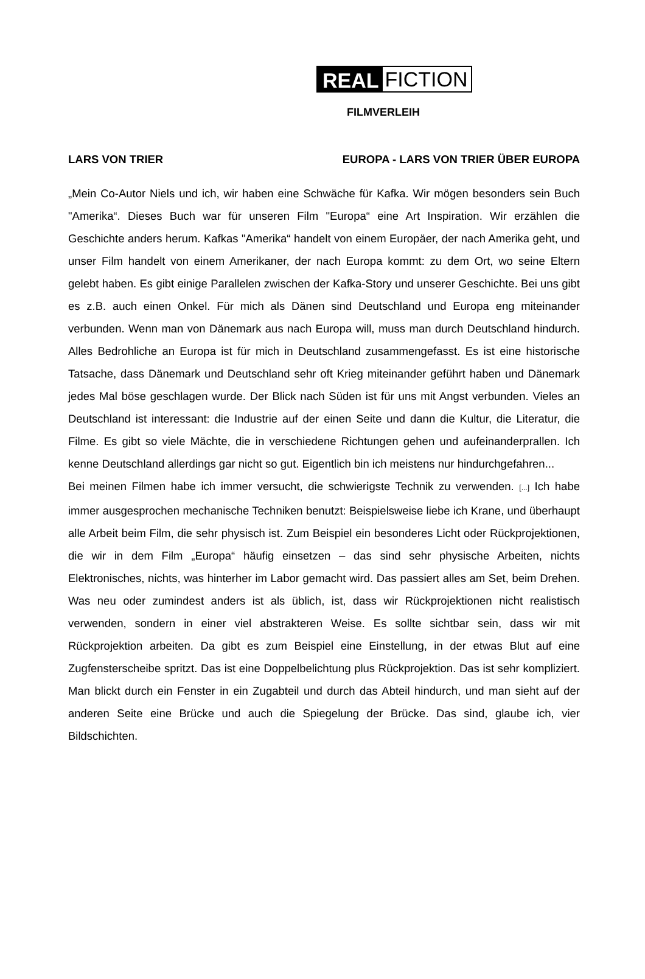REAL FICTION
FILMVERLEIH
LARS VON TRIER EUROPA - LARS VON TRIER ÜBER EUROPA
„Mein Co-Autor Niels und ich, wir haben eine Schwäche für Kafka. Wir mögen besonders sein Buch "Amerika“. Dieses Buch war für unseren Film "Europa“ eine Art Inspiration. Wir erzählen die Geschichte anders herum. Kafkas "Amerika“ handelt von einem Europäer, der nach Amerika geht, und unser Film handelt von einem Amerikaner, der nach Europa kommt: zu dem Ort, wo seine Eltern gelebt haben. Es gibt einige Parallelen zwischen der Kafka-Story und unserer Geschichte. Bei uns gibt es z.B. auch einen Onkel. Für mich als Dänen sind Deutschland und Europa eng miteinander verbunden. Wenn man von Dänemark aus nach Europa will, muss man durch Deutschland hindurch. Alles Bedrohliche an Europa ist für mich in Deutschland zusammengefasst. Es ist eine historische Tatsache, dass Dänemark und Deutschland sehr oft Krieg miteinander geführt haben und Dänemark jedes Mal böse geschlagen wurde. Der Blick nach Süden ist für uns mit Angst verbunden. Vieles an Deutschland ist interessant: die Industrie auf der einen Seite und dann die Kultur, die Literatur, die Filme. Es gibt so viele Mächte, die in verschiedene Richtungen gehen und aufeinanderprallen. Ich kenne Deutschland allerdings gar nicht so gut. Eigentlich bin ich meistens nur hindurchgefahren...
Bei meinen Filmen habe ich immer versucht, die schwierigste Technik zu verwenden. [...] Ich habe immer ausgesprochen mechanische Techniken benutzt: Beispielsweise liebe ich Krane, und überhaupt alle Arbeit beim Film, die sehr physisch ist. Zum Beispiel ein besonderes Licht oder Rückprojektionen, die wir in dem Film „Europa“ häufig einsetzen – das sind sehr physische Arbeiten, nichts Elektronisches, nichts, was hinterher im Labor gemacht wird. Das passiert alles am Set, beim Drehen. Was neu oder zumindest anders ist als üblich, ist, dass wir Rückprojektionen nicht realistisch verwenden, sondern in einer viel abstrakteren Weise. Es sollte sichtbar sein, dass wir mit Rückprojektion arbeiten. Da gibt es zum Beispiel eine Einstellung, in der etwas Blut auf eine Zugfensterscheibe spritzt. Das ist eine Doppelbelichtung plus Rückprojektion. Das ist sehr kompliziert. Man blickt durch ein Fenster in ein Zugabteil und durch das Abteil hindurch, und man sieht auf der anderen Seite eine Brücke und auch die Spiegelung der Brücke. Das sind, glaube ich, vier Bildschichten.